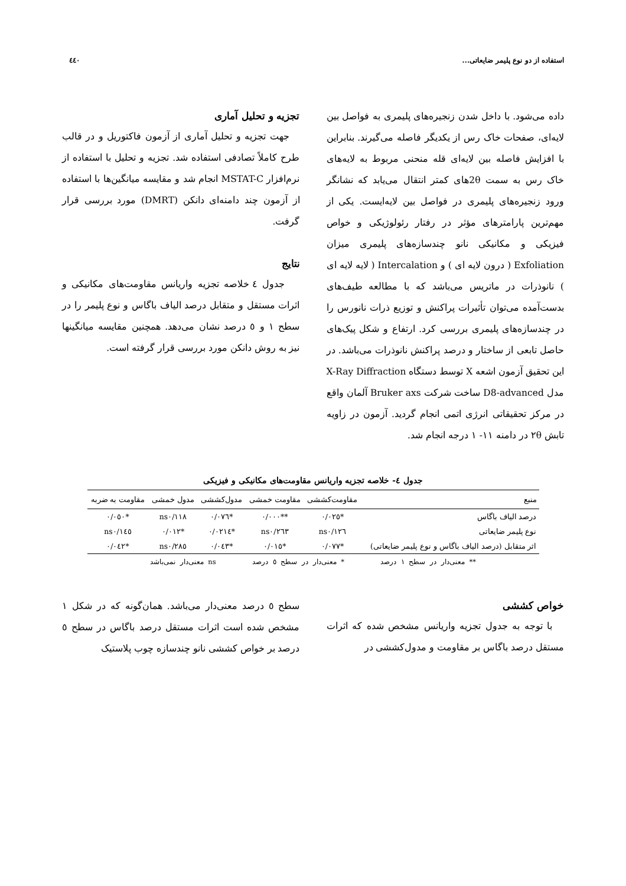استفاده از دو نوع پلیمر ضایعاتی... ٤٤٠
داده می‌شود. با داخل شدن زنجیره‌های پلیمری به فواصل بین لایه‌ای، صفحات خاک رس از یکدیگر فاصله می‌گیرند. بنابراین با افزایش فاصله بین لایه‌ای قله منحنی مربوط به لایه‌های خاک رس به سمت 2θهای کمتر انتقال می‌یابد که نشانگر ورود زنجیره‌های پلیمری در فواصل بین لایه‌ایست. یکی از مهم‌ترین پارامترهای مؤثر در رفتار رئولوژیکی و خواص فیزیکی و مکانیکی نانو چندسازه‌های پلیمری میزان Exfoliation ( درون لایه ای ) و Intercalation ( لایه لایه ای ) نانوذرات در ماتریس می‌باشد که با مطالعه طیف‌های بدست‌آمده می‌توان تأثیرات پراکنش و توزیع ذرات نانورس را در چندسازه‌های پلیمری بررسی کرد. ارتفاع و شکل پیک‌های حاصل تابعی از ساختار و درصد پراکنش نانوذرات می‌باشد. در این تحقیق آزمون اشعه X توسط دستگاه X-Ray Diffraction مدل D8-advanced ساخت شرکت Bruker axs آلمان واقع در مرکز تحقیقاتی انرژی اتمی انجام گردید. آزمون در زاویه تابش ٢θ در دامنه ١١- ١ درجه انجام شد.
تجزیه و تحلیل آماری
جهت تجزیه و تحلیل آماری از آزمون فاکتوریل و در قالب طرح کاملاً تصادفی استفاده شد. تجزیه و تحلیل با استفاده از نرم‌افزار MSTAT-C انجام شد و مقایسه میانگین‌ها با استفاده از آزمون چند دامنه‌ای دانکن (DMRT) مورد بررسی قرار گرفت.
نتایج
جدول ٤ خلاصه تجزیه واریانس مقاومت‌های مکانیکی و اثرات مستقل و متقابل درصد الیاف باگاس و نوع پلیمر را در سطح ١ و ٥ درصد نشان می‌دهد. همچنین مقایسه میانگینها نیز به روش دانکن مورد بررسی قرار گرفته است.
جدول ٤- خلاصه تجزیه واریانس مقاومت‌های مکانیکی و فیزیکی
| منبع | مقاومت‌کششی | مقاومت خمشی | مدول‌کششی | مدول خمشی | مقاومت به ضربه |
| --- | --- | --- | --- | --- | --- |
| درصد الیاف باگاس | *٠/٠٢٥ | **٠/٠٠٠ | *٠/٠٧٦ | ns٠/١١٨ | *٠/٠٥٠ |
| نوع پلیمر ضایعاتی | ns٠/١٢٦ | ns٠/٢٦٣ | *٠/٠٢١٤ | *٠/٠١٢ | ns٠/١٤٥ |
| اثر متقابل (درصد الیاف باگاس و نوع پلیمر ضایعاتی) | *٠/٠٧٧ | *٠/٠١٥ | *٠/٠٤٣ | ns٠/٢٨٥ | *٠/٠٤٢ |
** معنی‌دار در سطح ١ درصد * معنی‌دار در سطح ٥ درصد ns معنی‌دار نمی‌باشد
خواص کششی
با توجه به جدول تجزیه واریانس مشخص شده که اثرات مستقل درصد باگاس بر مقاومت و مدول‌کششی در
سطح ٥ درصد معنی‌دار می‌باشد. همان‌گونه که در شکل ١ مشخص شده است اثرات مستقل درصد باگاس در سطح ٥ درصد بر خواص کششی نانو چندسازه چوب پلاستیک